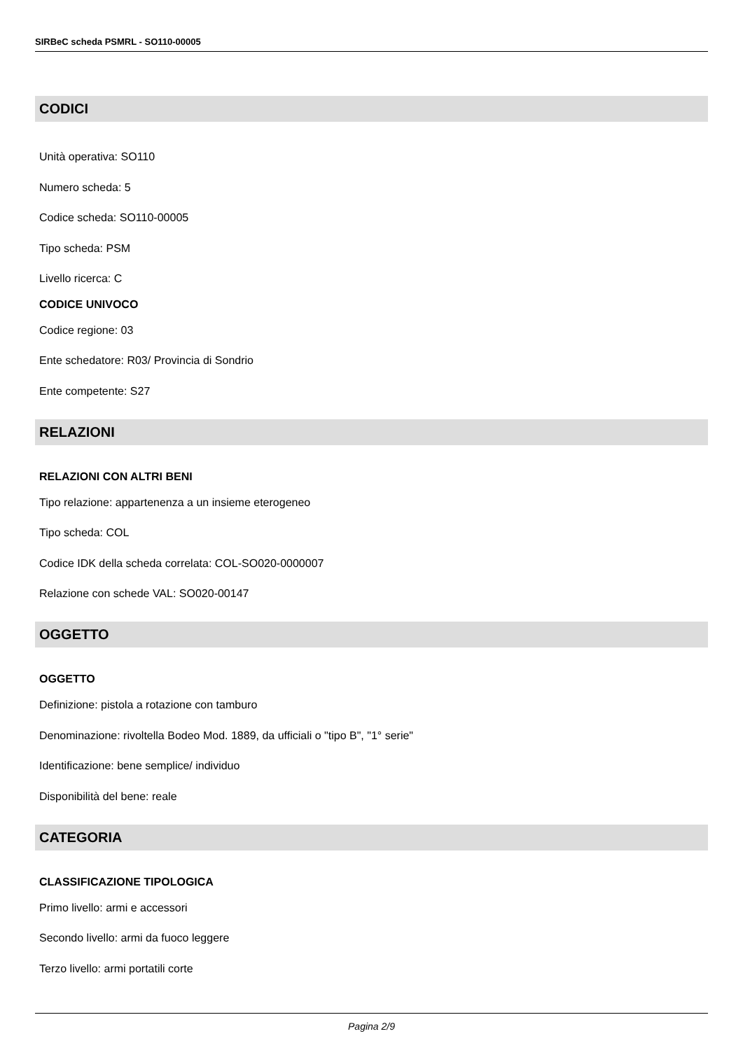SIRBeC scheda PSMRL - SO110-00005
CODICI
Unità operativa: SO110
Numero scheda: 5
Codice scheda: SO110-00005
Tipo scheda: PSM
Livello ricerca: C
CODICE UNIVOCO
Codice regione: 03
Ente schedatore: R03/ Provincia di Sondrio
Ente competente: S27
RELAZIONI
RELAZIONI CON ALTRI BENI
Tipo relazione: appartenenza a un insieme eterogeneo
Tipo scheda: COL
Codice IDK della scheda correlata: COL-SO020-0000007
Relazione con schede VAL: SO020-00147
OGGETTO
OGGETTO
Definizione: pistola a rotazione con tamburo
Denominazione: rivoltella Bodeo Mod. 1889, da ufficiali o "tipo B", "1° serie"
Identificazione: bene semplice/ individuo
Disponibilità del bene: reale
CATEGORIA
CLASSIFICAZIONE TIPOLOGICA
Primo livello: armi e accessori
Secondo livello: armi da fuoco leggere
Terzo livello: armi portatili corte
Pagina 2/9